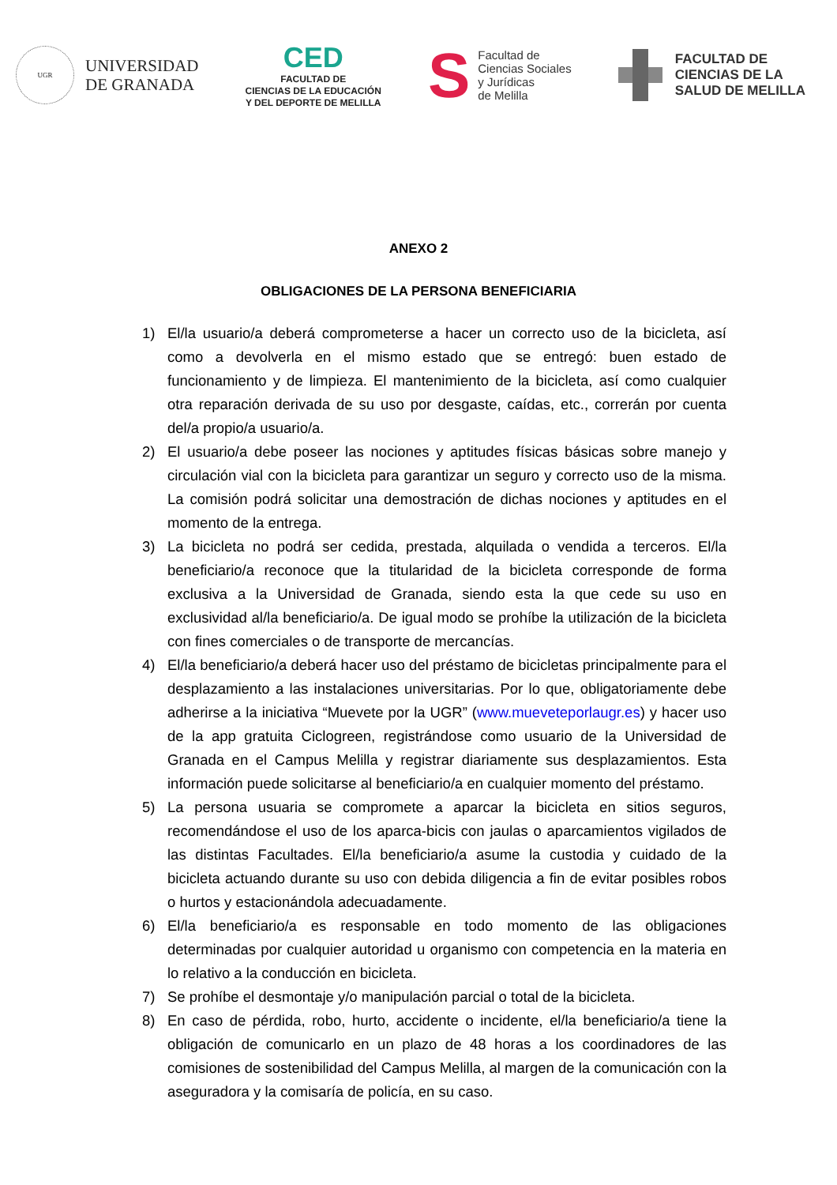UGR
UNIVERSIDAD
DE GRANADA
CED
FACULTAD DE
CIENCIAS DE LA EDUCACIÓN
Y DEL DEPORTE DE MELILLA
S
Facultad de
Ciencias Sociales
y Jurídicas
de Melilla
FACULTAD DE
CIENCIAS DE LA
SALUD DE MELILLA
ANEXO 2
OBLIGACIONES DE LA PERSONA BENEFICIARIA
1) El/la usuario/a deberá comprometerse a hacer un correcto uso de la bicicleta, así como a devolverla en el mismo estado que se entregó: buen estado de funcionamiento y de limpieza. El mantenimiento de la bicicleta, así como cualquier otra reparación derivada de su uso por desgaste, caídas, etc., correrán por cuenta del/a propio/a usuario/a.
2) El usuario/a debe poseer las nociones y aptitudes físicas básicas sobre manejo y circulación vial con la bicicleta para garantizar un seguro y correcto uso de la misma. La comisión podrá solicitar una demostración de dichas nociones y aptitudes en el momento de la entrega.
3) La bicicleta no podrá ser cedida, prestada, alquilada o vendida a terceros. El/la beneficiario/a reconoce que la titularidad de la bicicleta corresponde de forma exclusiva a la Universidad de Granada, siendo esta la que cede su uso en exclusividad al/la beneficiario/a. De igual modo se prohíbe la utilización de la bicicleta con fines comerciales o de transporte de mercancías.
4) El/la beneficiario/a deberá hacer uso del préstamo de bicicletas principalmente para el desplazamiento a las instalaciones universitarias. Por lo que, obligatoriamente debe adherirse a la iniciativa “Muevete por la UGR” (www.mueveteporlaugr.es) y hacer uso de la app gratuita Ciclogreen, registrándose como usuario de la Universidad de Granada en el Campus Melilla y registrar diariamente sus desplazamientos. Esta información puede solicitarse al beneficiario/a en cualquier momento del préstamo.
5) La persona usuaria se compromete a aparcar la bicicleta en sitios seguros, recomendándose el uso de los aparca-bicis con jaulas o aparcamientos vigilados de las distintas Facultades. El/la beneficiario/a asume la custodia y cuidado de la bicicleta actuando durante su uso con debida diligencia a fin de evitar posibles robos o hurtos y estacionándola adecuadamente.
6) El/la beneficiario/a es responsable en todo momento de las obligaciones determinadas por cualquier autoridad u organismo con competencia en la materia en lo relativo a la conducción en bicicleta.
7) Se prohíbe el desmontaje y/o manipulación parcial o total de la bicicleta.
8) En caso de pérdida, robo, hurto, accidente o incidente, el/la beneficiario/a tiene la obligación de comunicarlo en un plazo de 48 horas a los coordinadores de las comisiones de sostenibilidad del Campus Melilla, al margen de la comunicación con la aseguradora y la comisaría de policía, en su caso.